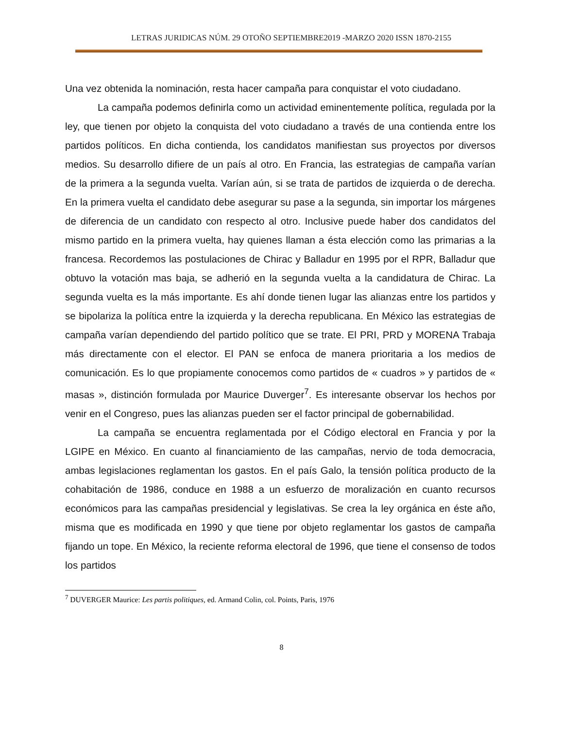LETRAS JURIDICAS NÚM. 29 OTOÑO SEPTIEMBRE2019 -MARZO 2020 ISSN 1870-2155
Una vez obtenida la nominación, resta hacer campaña para conquistar el voto ciudadano.
La campaña podemos definirla como un actividad eminentemente política, regulada por la ley, que tienen por objeto la conquista del voto ciudadano a través de una contienda entre los partidos políticos. En dicha contienda, los candidatos manifiestan sus proyectos por diversos medios. Su desarrollo difiere de un país al otro. En Francia, las estrategias de campaña varían de la primera a la segunda vuelta. Varían aún, si se trata de partidos de izquierda o de derecha. En la primera vuelta el candidato debe asegurar su pase a la segunda, sin importar los márgenes de diferencia de un candidato con respecto al otro. Inclusive puede haber dos candidatos del mismo partido en la primera vuelta, hay quienes llaman a ésta elección como las primarias a la francesa. Recordemos las postulaciones de Chirac y Balladur en 1995 por el RPR, Balladur que obtuvo la votación mas baja, se adherió en la segunda vuelta a la candidatura de Chirac. La segunda vuelta es la más importante. Es ahí donde tienen lugar las alianzas entre los partidos y se bipolariza la política entre la izquierda y la derecha republicana. En México las estrategias de campaña varían dependiendo del partido político que se trate. El PRI, PRD y MORENA Trabaja más directamente con el elector. El PAN se enfoca de manera prioritaria a los medios de comunicación. Es lo que propiamente conocemos como partidos de « cuadros » y partidos de « masas », distinción formulada por Maurice Duverger<sup>7</sup>. Es interesante observar los hechos por venir en el Congreso, pues las alianzas pueden ser el factor principal de gobernabilidad.
La campaña se encuentra reglamentada por el Código electoral en Francia y por la LGIPE en México. En cuanto al financiamiento de las campañas, nervio de toda democracia, ambas legislaciones reglamentan los gastos. En el país Galo, la tensión política producto de la cohabitación de 1986, conduce en 1988 a un esfuerzo de moralización en cuanto recursos económicos para las campañas presidencial y legislativas. Se crea la ley orgánica en éste año, misma que es modificada en 1990 y que tiene por objeto reglamentar los gastos de campaña fijando un tope. En México, la reciente reforma electoral de 1996, que tiene el consenso de todos los partidos
<sup>7</sup> DUVERGER Maurice: Les partis politiques, ed. Armand Colin, col. Points, Paris, 1976
8